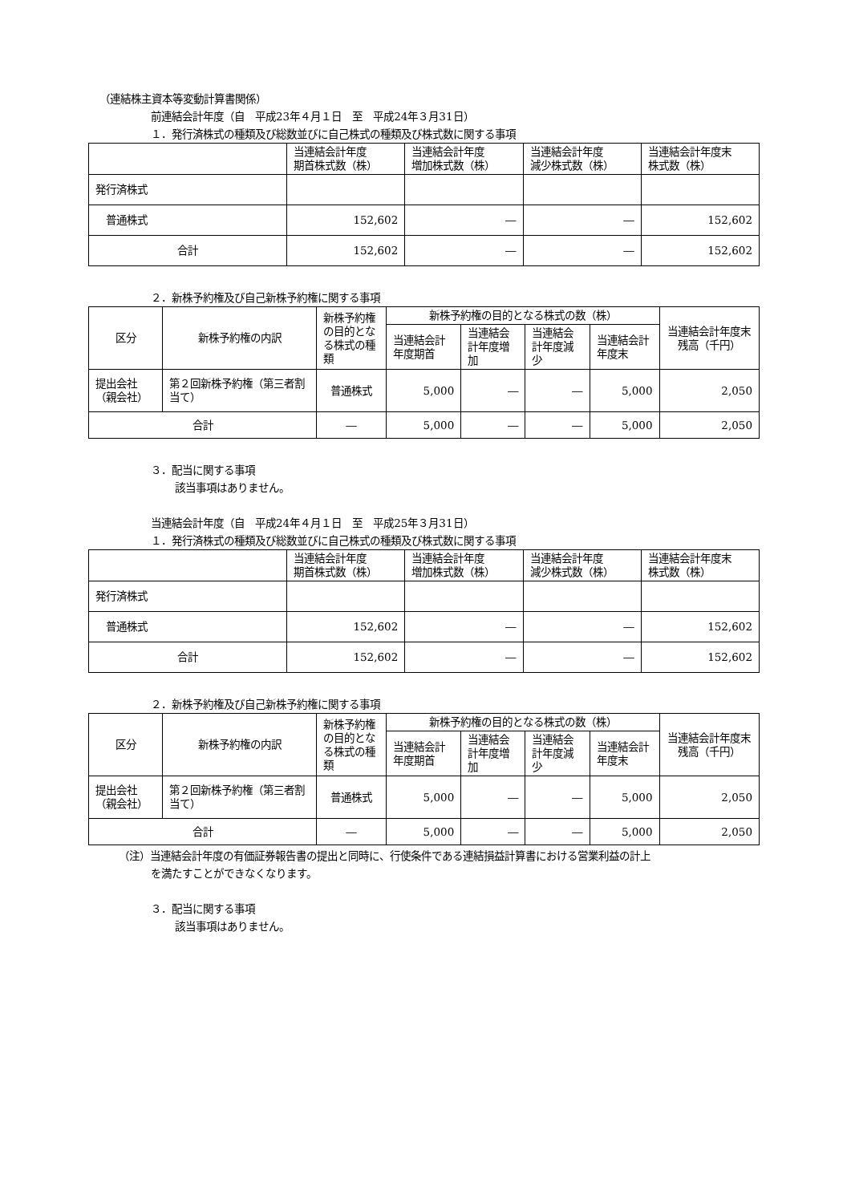（連結株主資本等変動計算書関係）
前連結会計年度（自　平成23年４月１日　至　平成24年３月31日）
１．発行済株式の種類及び総数並びに自己株式の種類及び株式数に関する事項
| | 当連結会計年度 期首株式数（株） | 当連結会計年度 増加株式数（株） | 当連結会計年度 減少株式数（株） | 当連結会計年度末 株式数（株） |
| --- | --- | --- | --- | --- |
| 発行済株式 | | | | |
| 普通株式 | 152,602 | ― | ― | 152,602 |
| 合計 | 152,602 | ― | ― | 152,602 |
２．新株予約権及び自己新株予約権に関する事項
| 区分 | 新株予約権の内訳 | 新株予約権の目的となる株式の種類 | 新株予約権の目的となる株式の数（株） | | | | 当連結会計年度末残高（千円） |
| --- | --- | --- | --- | --- | --- | --- | --- |
| | | | 当連結会計年度期首 | 当連結会計年度増加 | 当連結会計年度減少 | 当連結会計年度末 | |
| 提出会社（親会社） | 第２回新株予約権（第三者割当て） | 普通株式 | 5,000 | ― | ― | 5,000 | 2,050 |
| 合計 | | ― | 5,000 | ― | ― | 5,000 | 2,050 |
３．配当に関する事項
該当事項はありません。
当連結会計年度（自　平成24年４月１日　至　平成25年３月31日）
１．発行済株式の種類及び総数並びに自己株式の種類及び株式数に関する事項
| | 当連結会計年度 期首株式数（株） | 当連結会計年度 増加株式数（株） | 当連結会計年度 減少株式数（株） | 当連結会計年度末 株式数（株） |
| --- | --- | --- | --- | --- |
| 発行済株式 | | | | |
| 普通株式 | 152,602 | ― | ― | 152,602 |
| 合計 | 152,602 | ― | ― | 152,602 |
２．新株予約権及び自己新株予約権に関する事項
| 区分 | 新株予約権の内訳 | 新株予約権の目的となる株式の種類 | 新株予約権の目的となる株式の数（株） | | | | 当連結会計年度末残高（千円） |
| --- | --- | --- | --- | --- | --- | --- | --- |
| | | | 当連結会計年度期首 | 当連結会計年度増加 | 当連結会計年度減少 | 当連結会計年度末 | |
| 提出会社（親会社） | 第２回新株予約権（第三者割当て） | 普通株式 | 5,000 | ― | ― | 5,000 | 2,050 |
| 合計 | | ― | 5,000 | ― | ― | 5,000 | 2,050 |
（注）当連結会計年度の有価証券報告書の提出と同時に、行使条件である連結損益計算書における営業利益の計上
を満たすことができなくなります。
３．配当に関する事項
該当事項はありません。